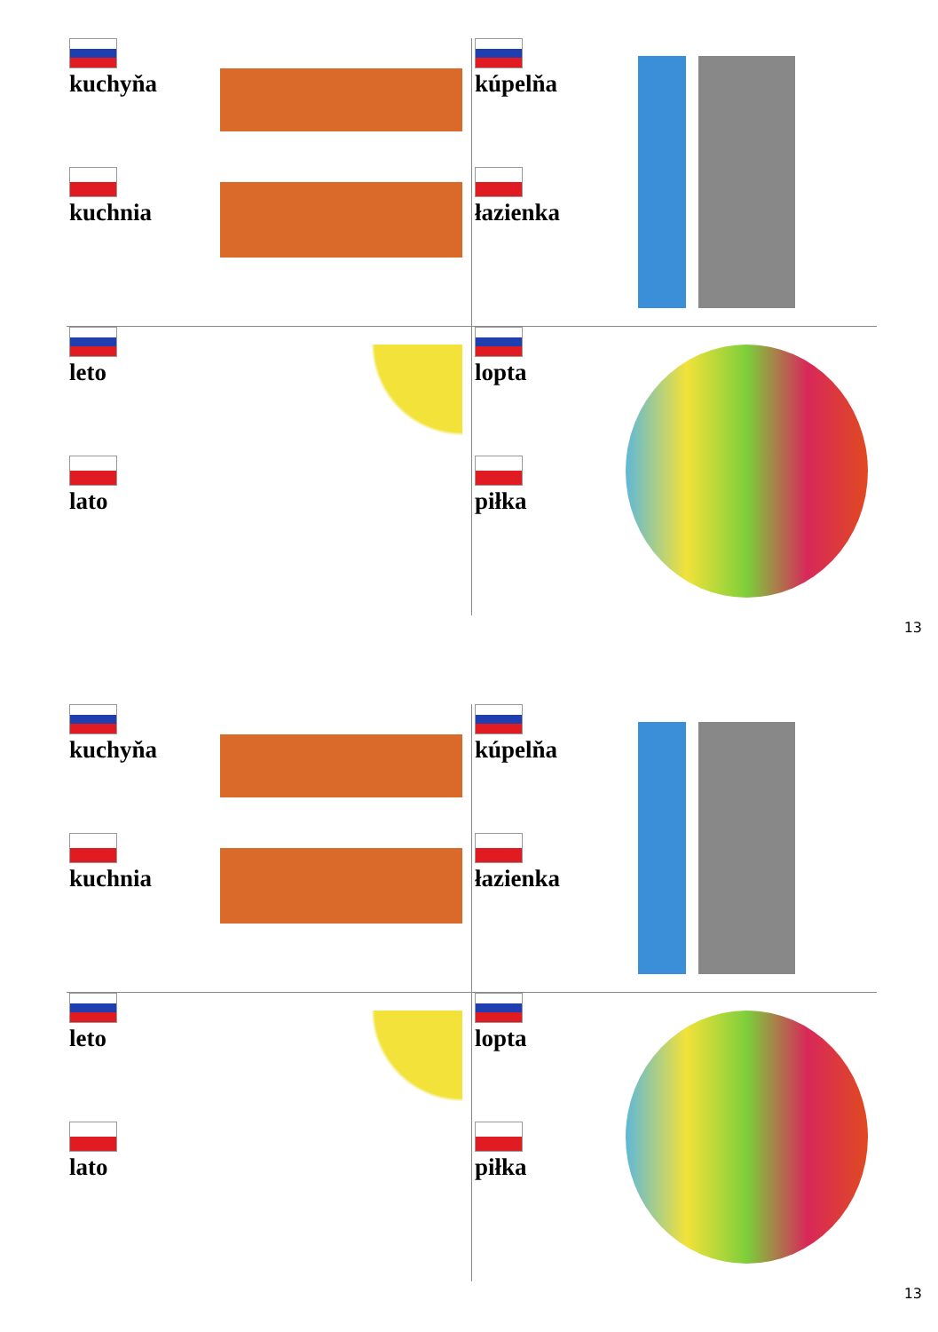kuchyňa
kuchnia
kúpelňa
łazienka
leto
lato
lopta
piłka
13
kuchyňa
kuchnia
kúpelňa
łazienka
leto
lato
lopta
piłka
13